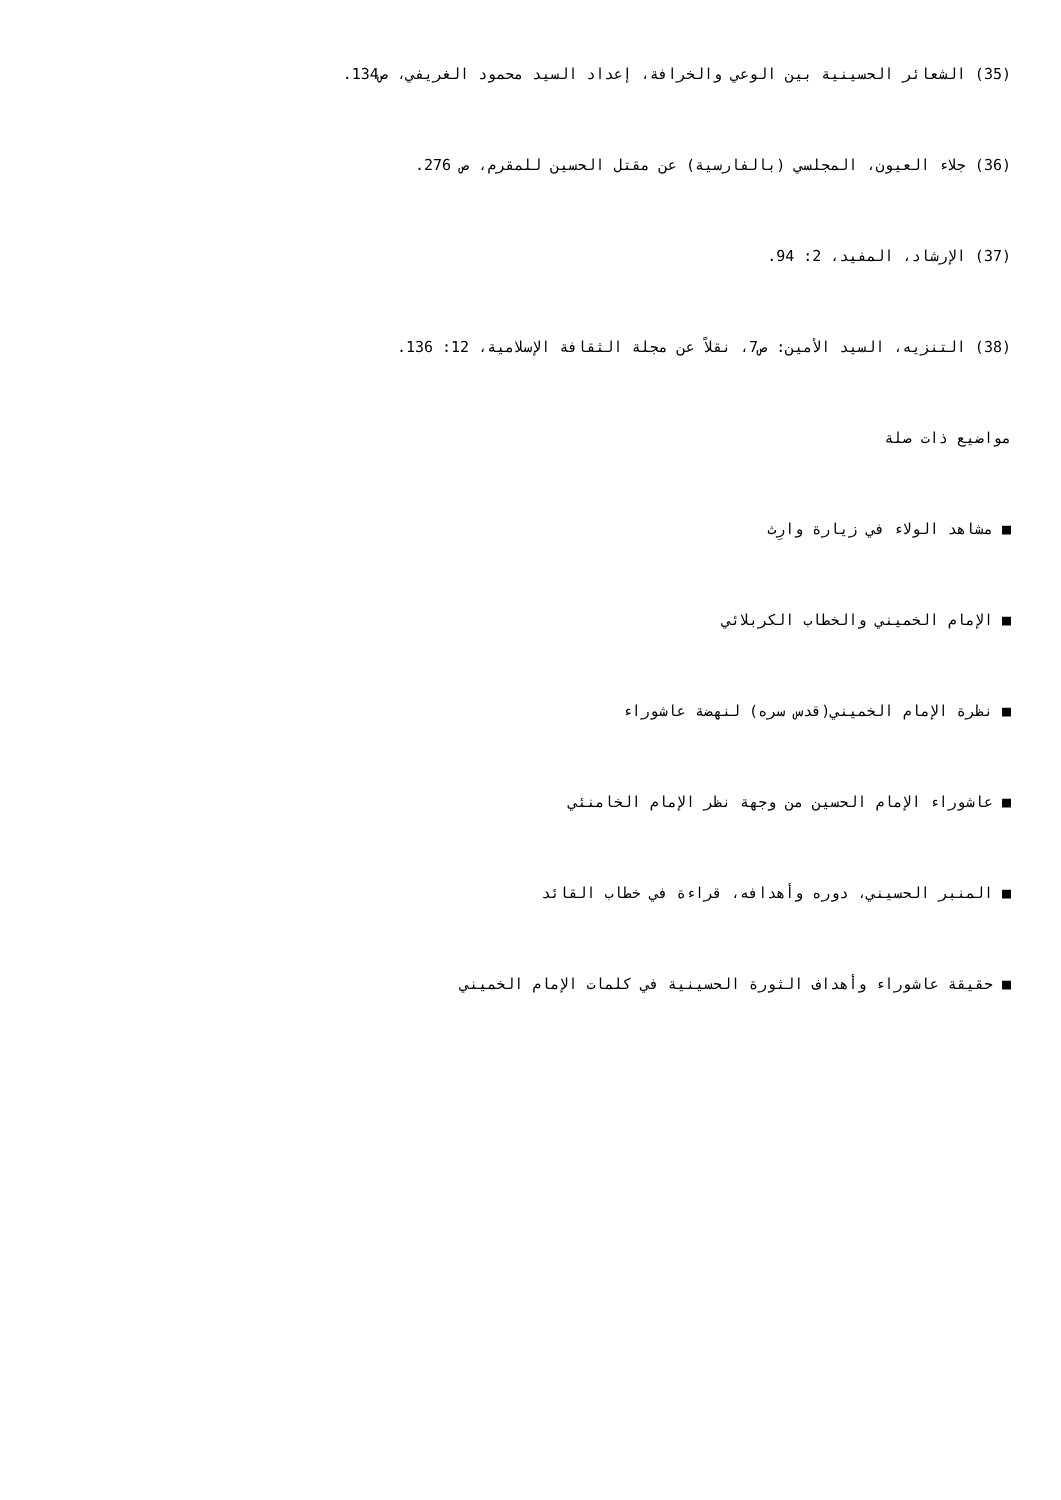(35) الشعائر الحسينية بين الوعي والخرافة، إعداد السيد محمود الغريفي، ص134.
(36) جلاء العيون، المجلسي (بالفارسية) عن مقتل الحسين للمقرم، ص 276.
(37) الإرشاد، المفيد، 2: 94.
(38) التنزيه، السيد الأمين: ص7، نقلاً عن مجلة الثقافة الإسلامية، 12: 136.
مواضيع ذات صلة
■ مشاهد الولاء في زيارة وارِث
■ الإمام الخميني والخطاب الكربلائي
■ نظرة الإمام الخميني(قدس سره) لنهضة عاشوراء
■ عاشوراء الإمام الحسين من وجهة نظر الإمام الخامنئي
■ المنبر الحسيني، دوره وأهدافه، قراءة في خطاب القائد
■ حقيقة عاشوراء وأهداف الثورة الحسينية في كلمات الإمام الخميني